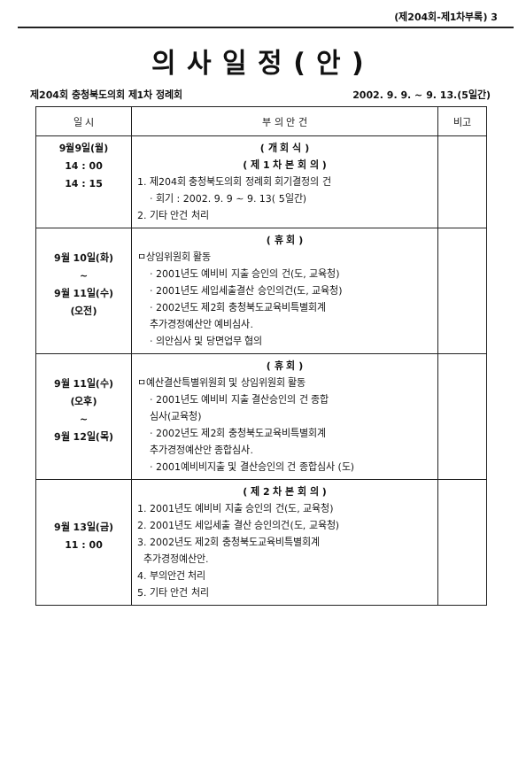(제204회-제1차부록) 3
의사일정(안)
제204회 충청북도의회 제1차 정례회 2002. 9. 9. ~ 9. 13.(5일간)
| 일 시 | 부 의 안 건 | 비고 |
| --- | --- | --- |
| 9월9일(월) 14 : 00 14 : 15 | ( 개 회 식 ) ( 제 1 차 본 회 의 ) 1. 제204회 충청북도의회 정례회 회기결정의 건 · 회기 : 2002. 9. 9 ~ 9. 13( 5일간) 2. 기타 안건 처리 | |
| 9월 10일(화) ~ 9월 11일(수) (오전) | ( 휴 회 ) ㅁ상임위원회 활동 · 2001년도 예비비 지출 승인의 건(도, 교육청) · 2001년도 세입세출결산 승인의건(도, 교육청) · 2002년도 제2회 충청북도교육비특별회계 추가경정예산안 예비심사. · 의안심사 및 당면업무 협의 | |
| 9월 11일(수) (오후) ~ 9월 12일(목) | ( 휴 회 ) ㅁ예산결산특별위원회 및 상임위원회 활동 · 2001년도 예비비 지출 결산승인의 건 종합 심사(교육청) · 2002년도 제2회 충청북도교육비특별회계 추가경정예산안 종합심사. · 2001예비비지출 및 결산승인의 건 종합심사 (도) | |
| 9월 13일(금) 11 : 00 | ( 제 2 차 본 회 의 ) 1. 2001년도 예비비 지출 승인의 건(도, 교육청) 2. 2001년도 세입세출 결산 승인의건(도, 교육청) 3. 2002년도 제2회 충청북도교육비특별회계 추가경정예산안. 4. 부의안건 처리 5. 기타 안건 처리 | |